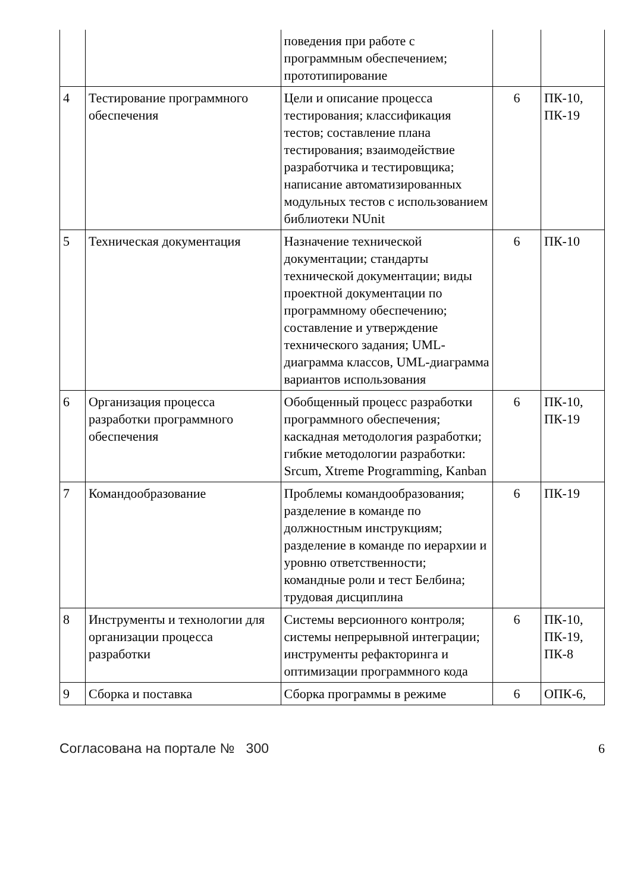| | | поведения при работе с программным обеспечением; прототипирование | | |
| 4 | Тестирование программного обеспечения | Цели и описание процесса тестирования; классификация тестов; составление плана тестирования; взаимодействие разработчика и тестировщика; написание автоматизированных модульных тестов с использованием библиотеки NUnit | 6 | ПК-10, ПК-19 |
| 5 | Техническая документация | Назначение технической документации; стандарты технической документации; виды проектной документации по программному обеспечению; составление и утверждение технического задания; UML-диаграмма классов, UML-диаграмма вариантов использования | 6 | ПК-10 |
| 6 | Организация процесса разработки программного обеспечения | Обобщенный процесс разработки программного обеспечения; каскадная методология разработки; гибкие методологии разработки: Srcum, Xtreme Programming, Kanban | 6 | ПК-10, ПК-19 |
| 7 | Командообразование | Проблемы командообразования; разделение в команде по должностным инструкциям; разделение в команде по иерархии и уровню ответственности; командные роли и тест Белбина; трудовая дисциплина | 6 | ПК-19 |
| 8 | Инструменты и технологии для организации процесса разработки | Системы версионного контроля; системы непрерывной интеграции; инструменты рефакторинга и оптимизации программного кода | 6 | ПК-10, ПК-19, ПК-8 |
| 9 | Сборка и поставка | Сборка программы в режиме | 6 | ОПК-6, |
Согласована на портале № 300 6